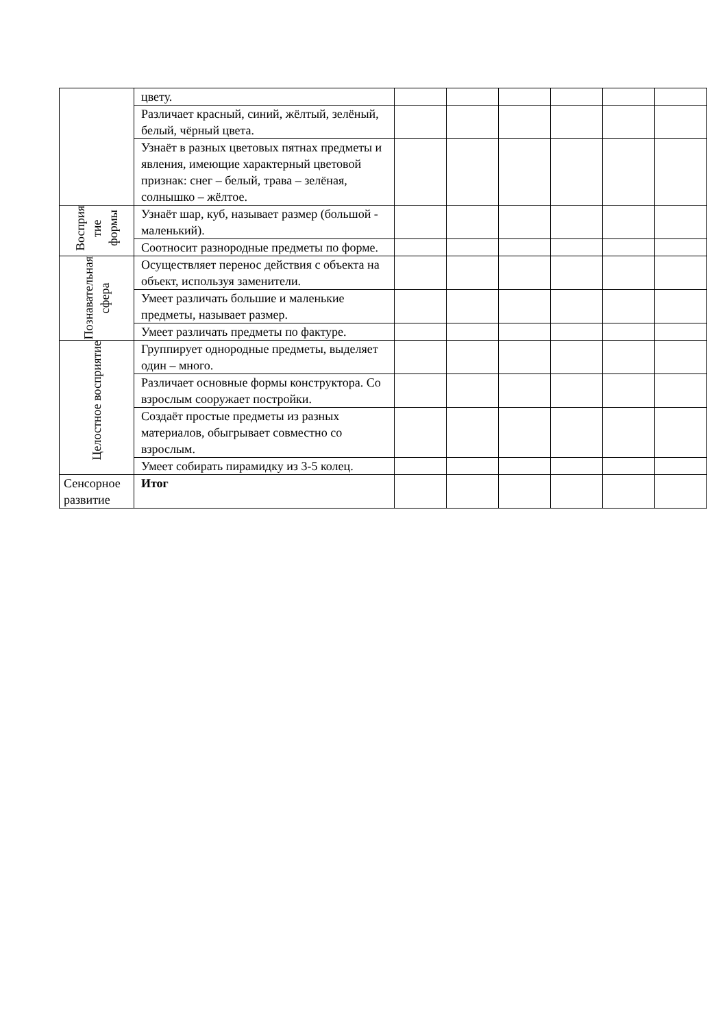| | цвету. | | | | | | |
| | Различает красный, синий, жёлтый, зелёный, белый, чёрный цвета. | | | | | | |
| | Узнаёт в разных цветовых пятнах предметы и явления, имеющие характерный цветовой признак: снег – белый, трава – зелёная, солнышко – жёлтое. | | | | | | |
| Восприя тие формы | Узнаёт шар, куб, называет размер (большой - маленький). | | | | | | |
| | Соотносит разнородные предметы по форме. | | | | | | |
| Познавательная сфера | Осуществляет перенос действия с объекта на объект, используя заменители. | | | | | | |
| | Умеет различать большие и маленькие предметы, называет размер. | | | | | | |
| | Умеет различать предметы по фактуре. | | | | | | |
| Целостное восприятие | Группирует однородные предметы, выделяет один – много. | | | | | | |
| | Различает основные формы конструктора. Со взрослым сооружает постройки. | | | | | | |
| | Создаёт простые предметы из разных материалов, обыгрывает совместно со взрослым. | | | | | | |
| | Умеет собирать пирамидку из 3-5 колец. | | | | | | |
| Сенсорное развитие | Итог | | | | | | |